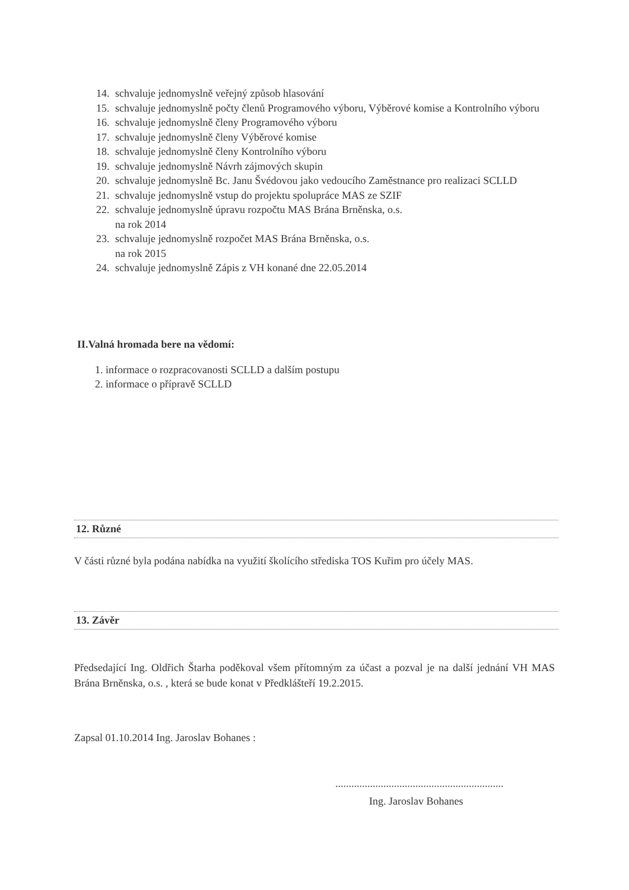14. schvaluje jednomyslně veřejný způsob hlasování
15. schvaluje jednomyslně počty členů Programového výboru, Výběrové komise a Kontrolního výboru
16. schvaluje jednomyslně členy Programového výboru
17. schvaluje jednomyslně členy Výběrové komise
18. schvaluje jednomyslně členy Kontrolního výboru
19. schvaluje jednomyslně Návrh zájmových skupin
20. schvaluje jednomyslně Bc. Janu Švédovou jako vedoucího Zaměstnance pro realizaci SCLLD
21. schvaluje jednomyslně vstup do projektu spolupráce MAS ze SZIF
22. schvaluje jednomyslně úpravu rozpočtu MAS Brána Brněnska, o.s.
na rok 2014
23. schvaluje jednomyslně rozpočet MAS Brána Brněnska, o.s.
na rok 2015
24. schvaluje jednomyslně Zápis z VH konané dne 22.05.2014
II.Valná hromada bere na vědomí:
1. informace o rozpracovanosti SCLLD a dalším postupu
2. informace o přípravě SCLLD
12. Různé
V části různé byla podána nabídka na využití školícího střediska TOS Kuřim pro účely MAS.
13. Závěr
Předsedající Ing. Oldřich Štarha poděkoval všem přítomným za účast a pozval je na další jednání VH MAS Brána Brněnska, o.s. , která se bude konat v Předklášteří 19.2.2015.
Zapsal 01.10.2014 Ing. Jaroslav Bohanes :
...............................................................
Ing. Jaroslav Bohanes